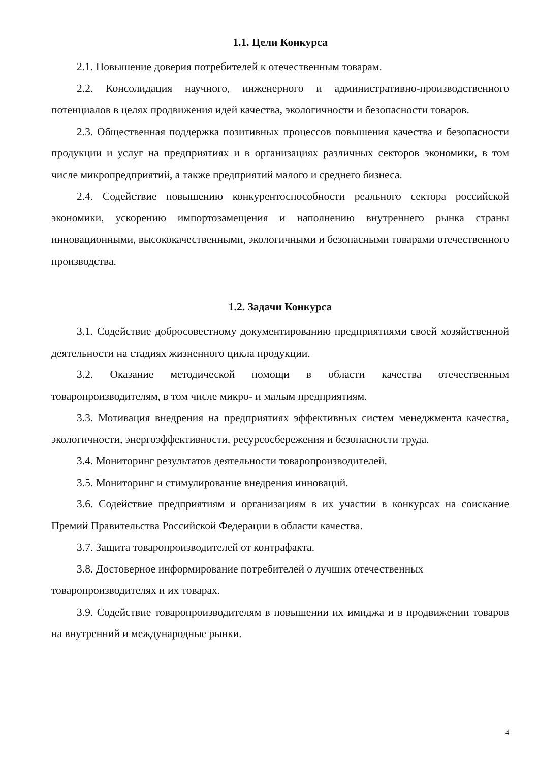1.1. Цели Конкурса
2.1. Повышение доверия потребителей к отечественным товарам.
2.2. Консолидация научного, инженерного и административно-производственного потенциалов в целях продвижения идей качества, экологичности и безопасности товаров.
2.3. Общественная поддержка позитивных процессов повышения качества и безопасности продукции и услуг на предприятиях и в организациях различных секторов экономики, в том числе микропредприятий, а также предприятий малого и среднего бизнеса.
2.4. Содействие повышению конкурентоспособности реального сектора российской экономики, ускорению импортозамещения и наполнению внутреннего рынка страны инновационными, высококачественными, экологичными и безопасными товарами отечественного производства.
1.2. Задачи Конкурса
3.1. Содействие добросовестному документированию предприятиями своей хозяйственной деятельности на стадиях жизненного цикла продукции.
3.2. Оказание методической помощи в области качества отечественным товаропроизводителям, в том числе микро- и малым предприятиям.
3.3. Мотивация внедрения на предприятиях эффективных систем менеджмента качества, экологичности, энергоэффективности, ресурсосбережения и безопасности труда.
3.4. Мониторинг результатов деятельности товаропроизводителей.
3.5. Мониторинг и стимулирование внедрения инноваций.
3.6. Содействие предприятиям и организациям в их участии в конкурсах на соискание Премий Правительства Российской Федерации в области качества.
3.7. Защита товаропроизводителей от контрафакта.
3.8. Достоверное информирование потребителей о лучших отечественных товаропроизводителях и их товарах.
3.9. Содействие товаропроизводителям в повышении их имиджа и в продвижении товаров на внутренний и международные рынки.
4